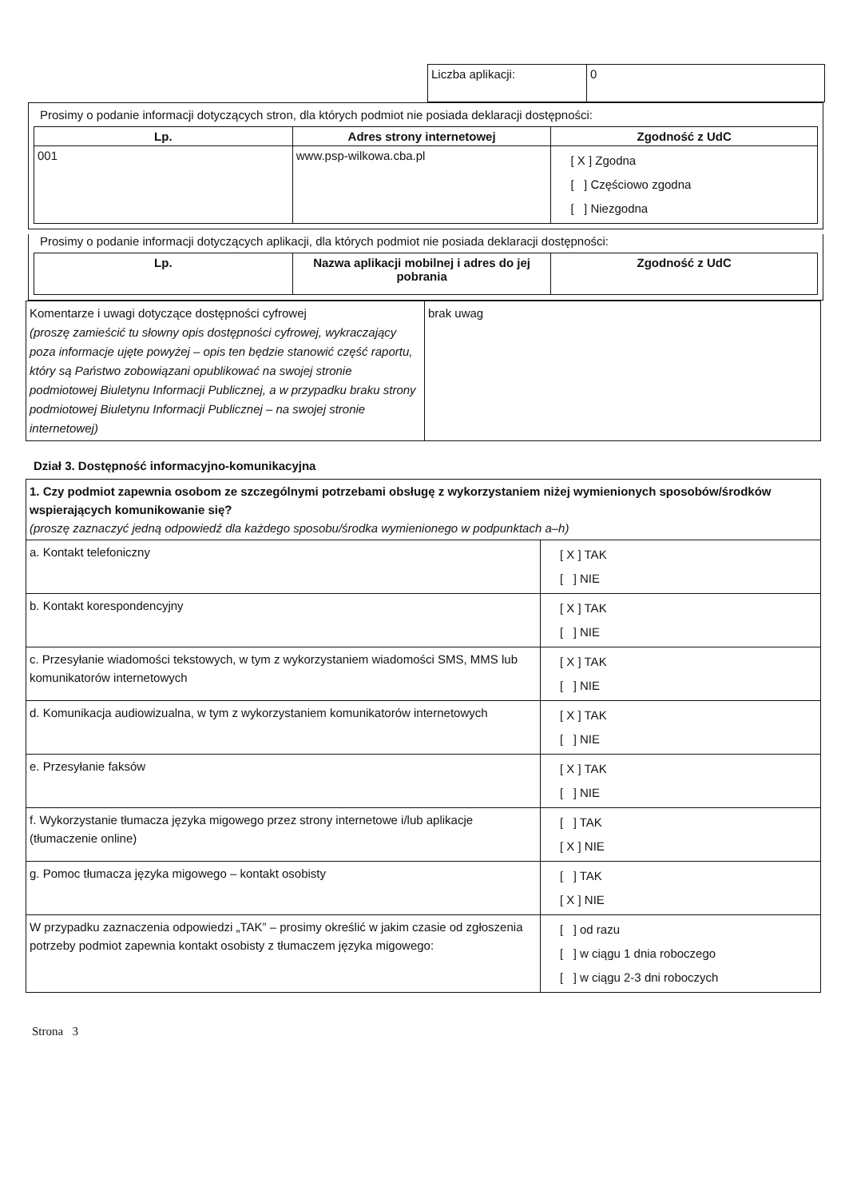| Liczba aplikacji: | 0 |
Prosimy o podanie informacji dotyczących stron, dla których podmiot nie posiada deklaracji dostępności:
| Lp. | Adres strony internetowej | Zgodność z UdC |
| --- | --- | --- |
| 001 | www.psp-wilkowa.cba.pl | [ X ] Zgodna [ ] Częściowo zgodna [ ] Niezgodna |
Prosimy o podanie informacji dotyczących aplikacji, dla których podmiot nie posiada deklaracji dostępności:
| Lp. | Nazwa aplikacji mobilnej i adres do jej pobrania | Zgodność z UdC |
| --- | --- | --- |
| Komentarze i uwagi dotyczące dostępności cyfrowej (proszę zamieścić tu słowny opis dostępności cyfrowej, wykraczający poza informacje ujęte powyżej – opis ten będzie stanowić część raportu, który są Państwo zobowiązani opublikować na swojej stronie podmiotowej Biuletynu Informacji Publicznej, a w przypadku braku strony podmiotowej Biuletynu Informacji Publicznej – na swojej stronie internetowej) | brak uwag |
Dział 3. Dostępność informacyjno-komunikacyjna
| 1. Czy podmiot zapewnia osobom ze szczególnymi potrzebami obsługę z wykorzystaniem niżej wymienionych sposobów/środków wspierających komunikowanie się? (proszę zaznaczyć jedną odpowiedź dla każdego sposobu/środka wymienionego w podpunktach a–h) | |
| a. Kontakt telefoniczny | [ X ] TAK [ ] NIE |
| b. Kontakt korespondencyjny | [ X ] TAK [ ] NIE |
| c. Przesyłanie wiadomości tekstowych, w tym z wykorzystaniem wiadomości SMS, MMS lub komunikatorów internetowych | [ X ] TAK [ ] NIE |
| d. Komunikacja audiowizualna, w tym z wykorzystaniem komunikatorów internetowych | [ X ] TAK [ ] NIE |
| e. Przesyłanie faksów | [ X ] TAK [ ] NIE |
| f. Wykorzystanie tłumacza języka migowego przez strony internetowe i/lub aplikacje (tłumaczenie online) | [ ] TAK [ X ] NIE |
| g. Pomoc tłumacza języka migowego – kontakt osobisty | [ ] TAK [ X ] NIE |
| W przypadku zaznaczenia odpowiedzi „TAK” – prosimy określić w jakim czasie od zgłoszenia potrzeby podmiot zapewnia kontakt osobisty z tłumaczem języka migowego: | [ ] od razu [ ] w ciągu 1 dnia roboczego [ ] w ciągu 2-3 dni roboczych |
Strona 3